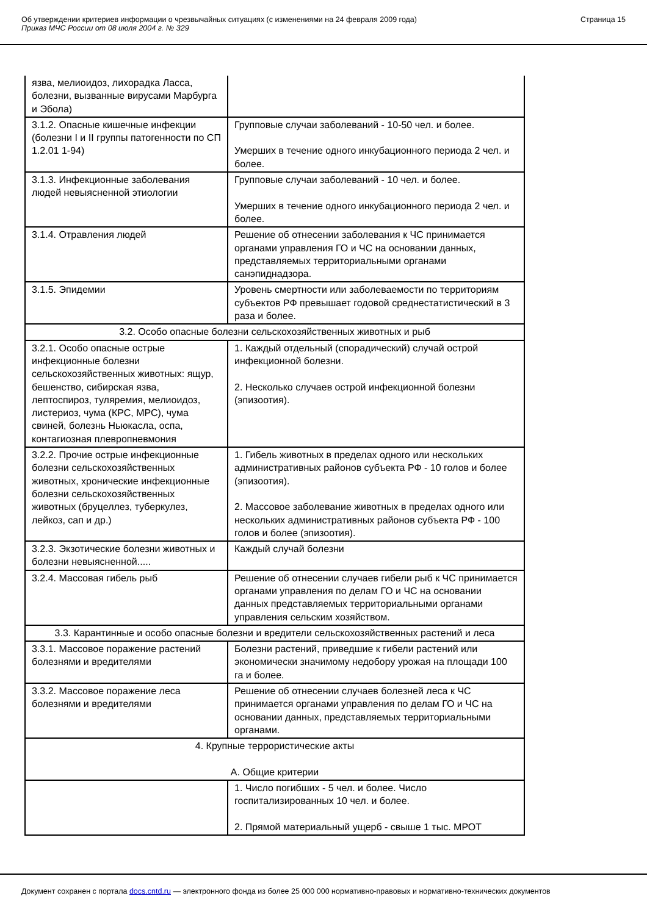Об утверждении критериев информации о чрезвычайных ситуациях (с изменениями на 24 февраля 2009 года)
Приказ МЧС России от 08 июля 2004 г. № 329
Страница 15
| язва, мелиоидоз, лихорадка Ласса, болезни, вызванные вирусами Марбурга и Эбола) | |
| 3.1.2. Опасные кишечные инфекции (болезни I и II группы патогенности по СП 1.2.01 1-94) | Групповые случаи заболеваний - 10-50 чел. и более. Умерших в течение одного инкубационного периода 2 чел. и более. |
| 3.1.3. Инфекционные заболевания людей невыясненной этиологии | Групповые случаи заболеваний - 10 чел. и более. Умерших в течение одного инкубационного периода 2 чел. и более. |
| 3.1.4. Отравления людей | Решение об отнесении заболевания к ЧС принимается органами управления ГО и ЧС на основании данных, представляемых территориальными органами санэпиднадзора. |
| 3.1.5. Эпидемии | Уровень смертности или заболеваемости по территориям субъектов РФ превышает годовой среднестатистический в 3 раза и более. |
| 3.2. Особо опасные болезни сельскохозяйственных животных и рыб | |
| 3.2.1. Особо опасные острые инфекционные болезни сельскохозяйственных животных: ящур, бешенство, сибирская язва, лептоспироз, туляремия, мелиоидоз, листериоз, чума (КРС, МРС), чума свиней, болезнь Ньюкасла, оспа, контагиозная плевропневмония | 1. Каждый отдельный (спорадический) случай острой инфекционной болезни. 2. Несколько случаев острой инфекционной болезни (эпизоотия). |
| 3.2.2. Прочие острые инфекционные болезни сельскохозяйственных животных, хронические инфекционные болезни сельскохозяйственных животных (бруцеллез, туберкулез, лейкоз, сап и др.) | 1. Гибель животных в пределах одного или нескольких административных районов субъекта РФ - 10 голов и более (эпизоотия). 2. Массовое заболевание животных в пределах одного или нескольких административных районов субъекта РФ - 100 голов и более (эпизоотия). |
| 3.2.3. Экзотические болезни животных и болезни невыясненной..... | Каждый случай болезни |
| 3.2.4. Массовая гибель рыб | Решение об отнесении случаев гибели рыб к ЧС принимается органами управления по делам ГО и ЧС на основании данных представляемых территориальными органами управления сельским хозяйством. |
| 3.3. Карантинные и особо опасные болезни и вредители сельскохозяйственных растений и леса | |
| 3.3.1. Массовое поражение растений болезнями и вредителями | Болезни растений, приведшие к гибели растений или экономически значимому недобору урожая на площади 100 га и более. |
| 3.3.2. Массовое поражение леса болезнями и вредителями | Решение об отнесении случаев болезней леса к ЧС принимается органами управления по делам ГО и ЧС на основании данных, представляемых территориальными органами. |
| 4. Крупные террористические акты А. Общие критерии | |
| | 1. Число погибших - 5 чел. и более. Число госпитализированных 10 чел. и более. 2. Прямой материальный ущерб - свыше 1 тыс. МРОТ |
Документ сохранен с портала docs.cntd.ru — электронного фонда из более 25 000 000 нормативно-правовых и нормативно-технических документов